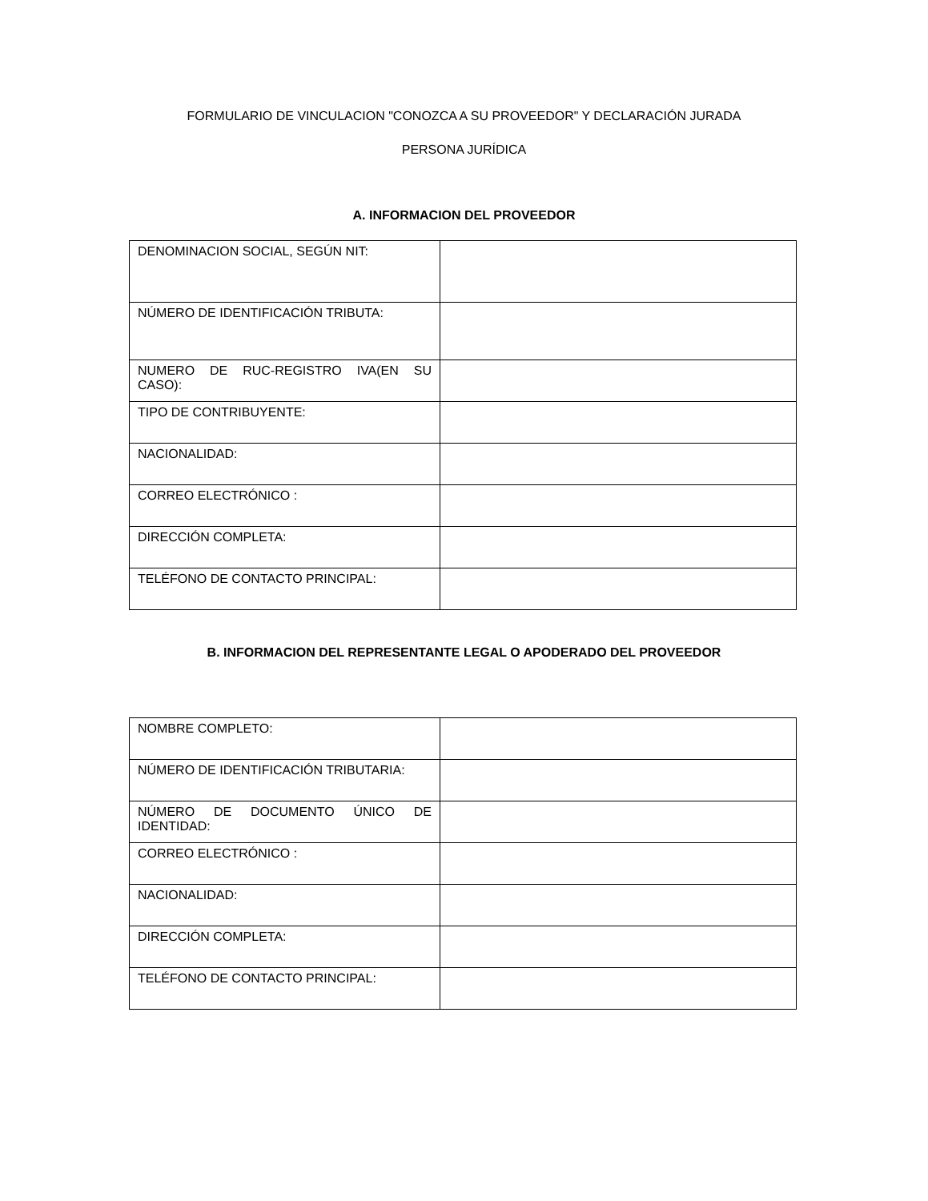FORMULARIO DE VINCULACION "CONOZCA A SU PROVEEDOR" Y DECLARACIÓN JURADA
PERSONA JURÍDICA
A. INFORMACION DEL PROVEEDOR
| DENOMINACION SOCIAL, SEGÚN NIT: | |
| NÚMERO DE IDENTIFICACIÓN TRIBUTA: | |
| NUMERO DE RUC-REGISTRO IVA(EN SU CASO): | |
| TIPO DE CONTRIBUYENTE: | |
| NACIONALIDAD: | |
| CORREO ELECTRÓNICO : | |
| DIRECCIÓN COMPLETA: | |
| TELÉFONO DE CONTACTO PRINCIPAL: | |
B. INFORMACION DEL REPRESENTANTE LEGAL O APODERADO DEL PROVEEDOR
| NOMBRE COMPLETO: | |
| NÚMERO DE IDENTIFICACIÓN TRIBUTARIA: | |
| NÚMERO DE DOCUMENTO ÚNICO DE IDENTIDAD: | |
| CORREO ELECTRÓNICO : | |
| NACIONALIDAD: | |
| DIRECCIÓN COMPLETA: | |
| TELÉFONO DE CONTACTO PRINCIPAL: | |